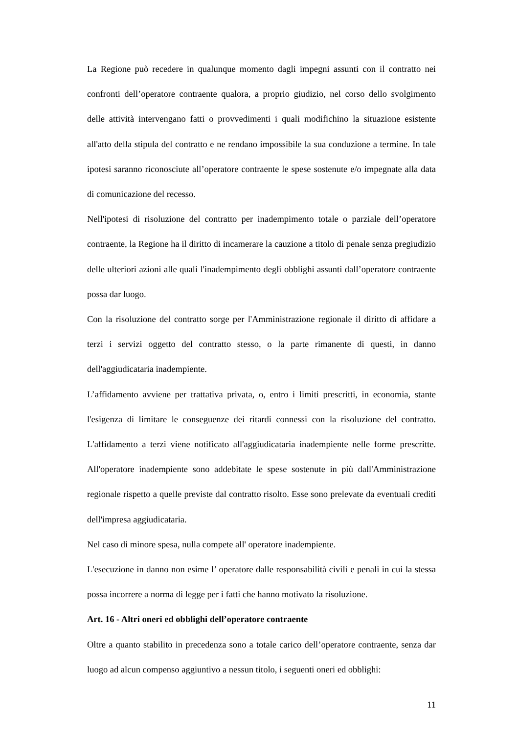La Regione può recedere in qualunque momento dagli impegni assunti con il contratto nei confronti dell’operatore contraente qualora, a proprio giudizio, nel corso dello svolgimento delle attività intervengano fatti o provvedimenti i quali modifichino la situazione esistente all'atto della stipula del contratto e ne rendano impossibile la sua conduzione a termine. In tale ipotesi saranno riconosciute all’operatore contraente le spese sostenute e/o impegnate alla data di comunicazione del recesso.
Nell'ipotesi di risoluzione del contratto per inadempimento totale o parziale dell’operatore contraente, la Regione ha il diritto di incamerare la cauzione a titolo di penale senza pregiudizio delle ulteriori azioni alle quali l'inadempimento degli obblighi assunti dall’operatore contraente possa dar luogo.
Con la risoluzione del contratto sorge per l'Amministrazione regionale il diritto di affidare a terzi i servizi oggetto del contratto stesso, o la parte rimanente di questi, in danno dell'aggiudicataria inadempiente.
L’affidamento avviene per trattativa privata, o, entro i limiti prescritti, in economia, stante l'esigenza di limitare le conseguenze dei ritardi connessi con la risoluzione del contratto. L'affidamento a terzi viene notificato all'aggiudicataria inadempiente nelle forme prescritte. All'operatore inadempiente sono addebitate le spese sostenute in più dall'Amministrazione regionale rispetto a quelle previste dal contratto risolto. Esse sono prelevate da eventuali crediti dell'impresa aggiudicataria.
Nel caso di minore spesa, nulla compete all' operatore inadempiente.
L'esecuzione in danno non esime l’ operatore dalle responsabilità civili e penali in cui la stessa possa incorrere a norma di legge per i fatti che hanno motivato la risoluzione.
Art. 16 - Altri oneri ed obblighi dell’operatore contraente
Oltre a quanto stabilito in precedenza sono a totale carico dell’operatore contraente, senza dar luogo ad alcun compenso aggiuntivo a nessun titolo, i seguenti oneri ed obblighi:
11